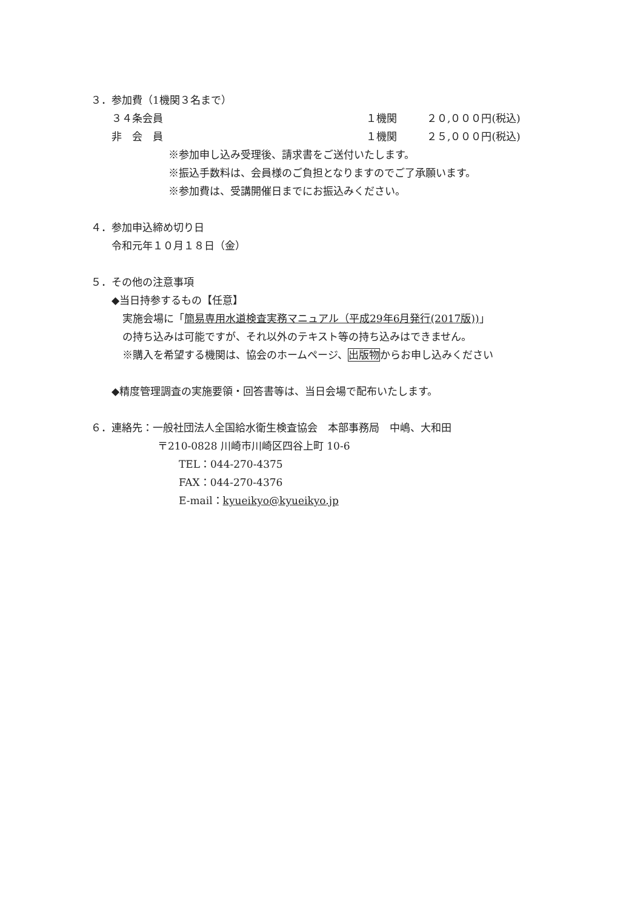３．参加費（1機関３名まで）
３４条会員 １機関 ２０,０００円(税込)
非　会　員 １機関 ２５,０００円(税込)
※参加申し込み受理後、請求書をご送付いたします。
※振込手数料は、会員様のご負担となりますのでご了承願います。
※参加費は、受講開催日までにお振込みください。
４．参加申込締め切り日
令和元年１０月１８日（金）
５．その他の注意事項
◆当日持参するもの【任意】
実施会場に「簡易専用水道検査実務マニュアル（平成29年6月発行(2017版))」
の持ち込みは可能ですが、それ以外のテキスト等の持ち込みはできません。
※購入を希望する機関は、協会のホームページ、出版物からお申し込みください
◆精度管理調査の実施要領・回答書等は、当日会場で配布いたします。
６．連絡先：一般社団法人全国給水衛生検査協会　本部事務局　中嶋、大和田
〒210-0828 川崎市川崎区四谷上町 10-6
TEL：044-270-4375
FAX：044-270-4376
E-mail：kyueikyo@kyueikyo.jp